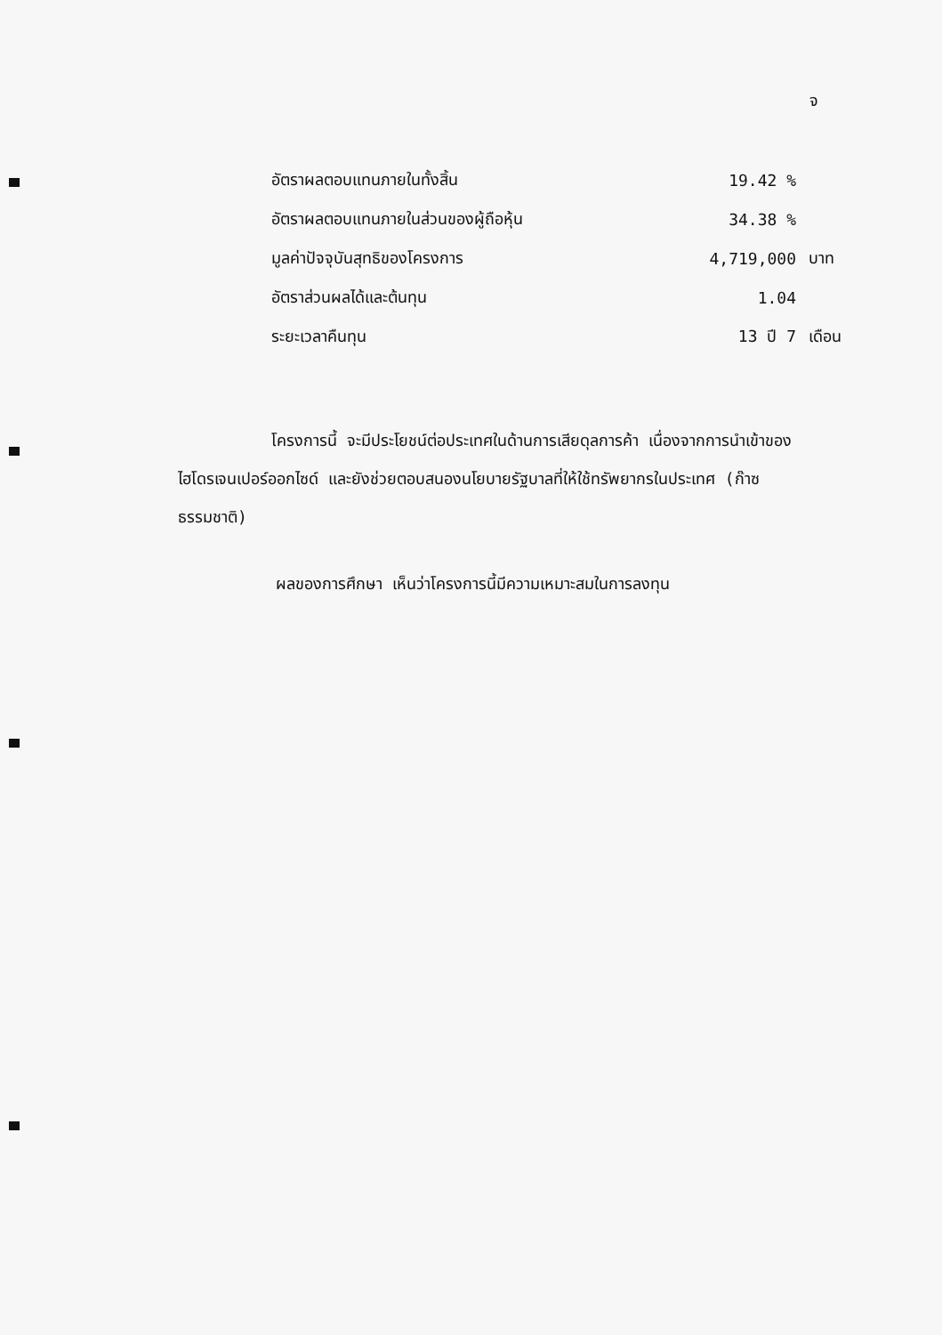จ
| อัตราผลตอบแทนภายในทั้งสิ้น | 19.42 % | |
| อัตราผลตอบแทนภายในส่วนของผู้ถือหุ้น | 34.38 % | |
| มูลค่าปัจจุบันสุทธิของโครงการ | 4,719,000 | บาท |
| อัตราส่วนผลได้และต้นทุน | 1.04 | |
| ระยะเวลาคืนทุน | 13 ปี 7 | เดือน |
โครงการนี้ จะมีประโยชน์ต่อประเทศในด้านการเสียดุลการค้า เนื่องจากการนำเข้าของไฮโดรเจนเปอร์ออกไซด์ และยังช่วยตอบสนองนโยบายรัฐบาลที่ให้ใช้ทรัพยากรในประเทศ (ก๊าซธรรมชาติ)
ผลของการศึกษา เห็นว่าโครงการนี้มีความเหมาะสมในการลงทุน